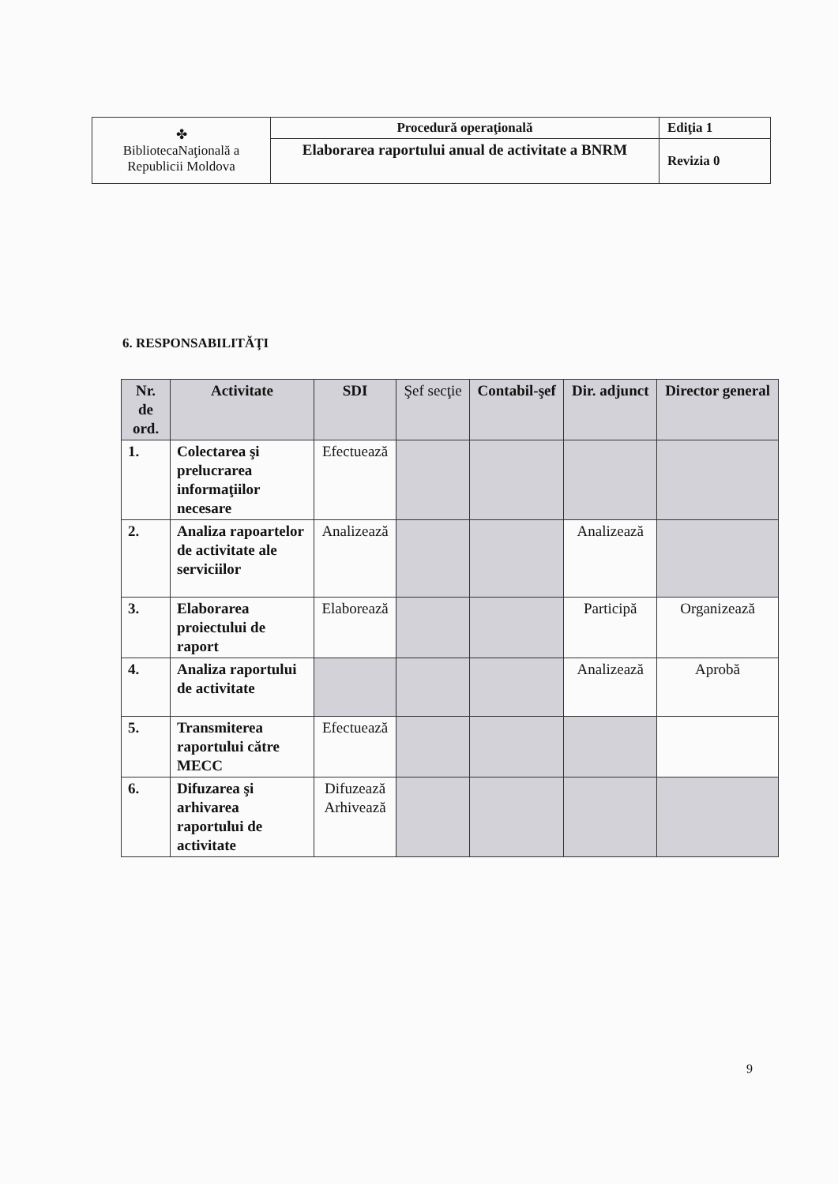| ✤ BibliotecaNaţională a Republicii Moldova | Procedură operaţională | Ediţia 1 |
| | Elaborarea raportului anual de activitate a BNRM | Revizia 0 |
6. RESPONSABILITĂŢI
| Nr. de ord. | Activitate | SDI | Şef secţie | Contabil-şef | Dir. adjunct | Director general |
| --- | --- | --- | --- | --- | --- | --- |
| 1. | Colectarea şi prelucrarea informaţiilor necesare | Efectuează | | | | |
| 2. | Analiza rapoartelor de activitate ale serviciilor | Analizează | | | Analizează | |
| 3. | Elaborarea proiectului de raport | Elaborează | | | Participă | Organizează |
| 4. | Analiza raportului de activitate | | | | Analizează | Aprobă |
| 5. | Transmiterea raportului către MECC | Efectuează | | | | |
| 6. | Difuzarea şi arhivarea raportului de activitate | Difuzează Arhivează | | | | |
9